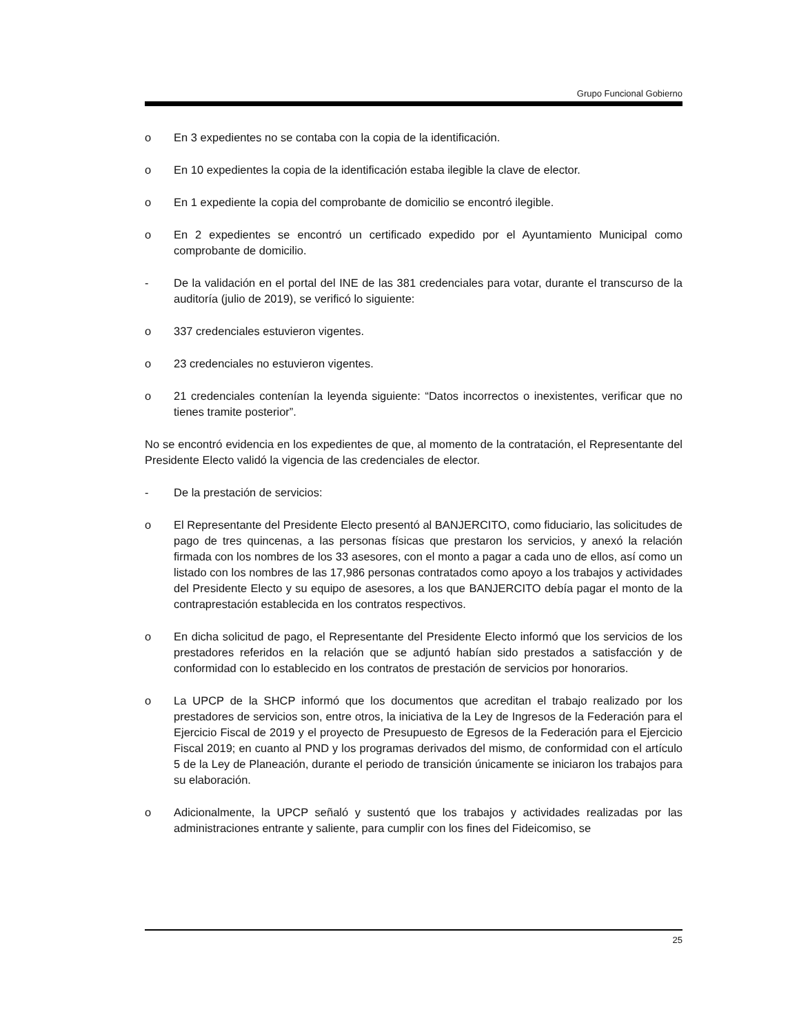Grupo Funcional Gobierno
o En 3 expedientes no se contaba con la copia de la identificación.
o En 10 expedientes la copia de la identificación estaba ilegible la clave de elector.
o En 1 expediente la copia del comprobante de domicilio se encontró ilegible.
o En 2 expedientes se encontró un certificado expedido por el Ayuntamiento Municipal como comprobante de domicilio.
- De la validación en el portal del INE de las 381 credenciales para votar, durante el transcurso de la auditoría (julio de 2019), se verificó lo siguiente:
o 337 credenciales estuvieron vigentes.
o 23 credenciales no estuvieron vigentes.
o 21 credenciales contenían la leyenda siguiente: “Datos incorrectos o inexistentes, verificar que no tienes tramite posterior”.
No se encontró evidencia en los expedientes de que, al momento de la contratación, el Representante del Presidente Electo validó la vigencia de las credenciales de elector.
- De la prestación de servicios:
o El Representante del Presidente Electo presentó al BANJERCITO, como fiduciario, las solicitudes de pago de tres quincenas, a las personas físicas que prestaron los servicios, y anexó la relación firmada con los nombres de los 33 asesores, con el monto a pagar a cada uno de ellos, así como un listado con los nombres de las 17,986 personas contratados como apoyo a los trabajos y actividades del Presidente Electo y su equipo de asesores, a los que BANJERCITO debía pagar el monto de la contraprestación establecida en los contratos respectivos.
o En dicha solicitud de pago, el Representante del Presidente Electo informó que los servicios de los prestadores referidos en la relación que se adjuntó habían sido prestados a satisfacción y de conformidad con lo establecido en los contratos de prestación de servicios por honorarios.
o La UPCP de la SHCP informó que los documentos que acreditan el trabajo realizado por los prestadores de servicios son, entre otros, la iniciativa de la Ley de Ingresos de la Federación para el Ejercicio Fiscal de 2019 y el proyecto de Presupuesto de Egresos de la Federación para el Ejercicio Fiscal 2019; en cuanto al PND y los programas derivados del mismo, de conformidad con el artículo 5 de la Ley de Planeación, durante el periodo de transición únicamente se iniciaron los trabajos para su elaboración.
o Adicionalmente, la UPCP señaló y sustentó que los trabajos y actividades realizadas por las administraciones entrante y saliente, para cumplir con los fines del Fideicomiso, se
25